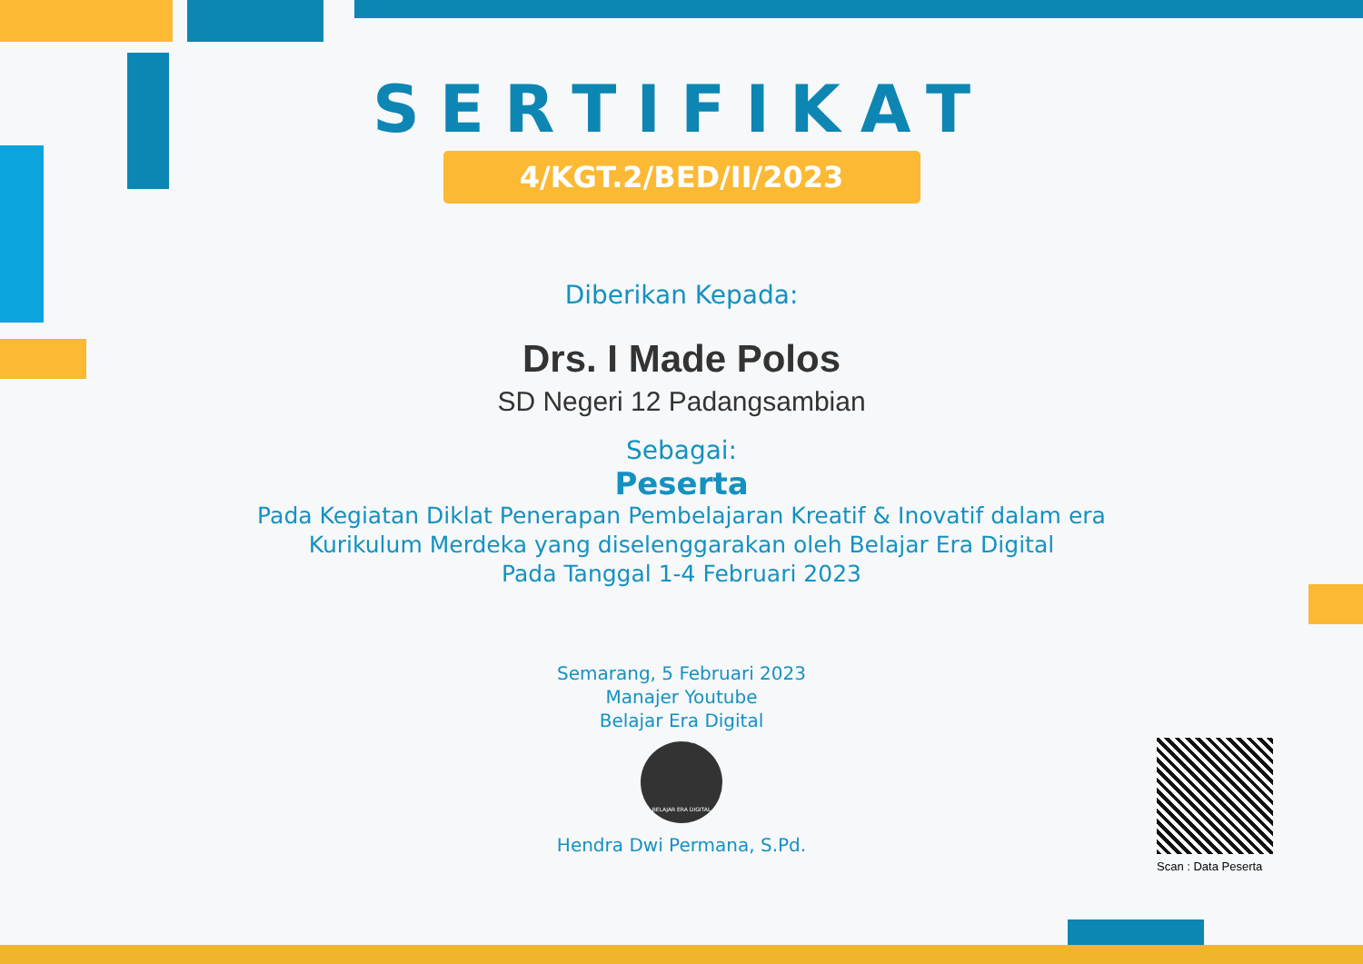SERTIFIKAT
4/KGT.2/BED/II/2023
Diberikan Kepada:
Drs. I Made Polos
SD Negeri 12 Padangsambian
Sebagai:
Peserta
Pada Kegiatan Diklat Penerapan Pembelajaran Kreatif & Inovatif dalam era
Kurikulum Merdeka yang diselenggarakan oleh Belajar Era Digital
Pada Tanggal 1-4 Februari 2023
Semarang, 5 Februari 2023
Manajer Youtube
Belajar Era Digital
BELAJAR ERA DIGITAL
Hendra Dwi Permana, S.Pd.
Scan : Data Peserta